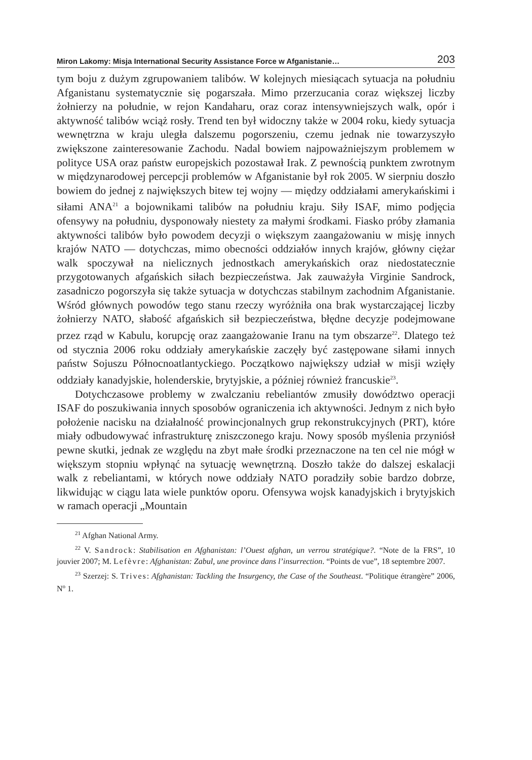Miron Lakomy: Misja International Security Assistance Force w Afganistanie… 203
tym boju z dużym zgrupowaniem talibów. W kolejnych miesiącach sytuacja na południu Afganistanu systematycznie się pogarszała. Mimo przerzucania coraz większej liczby żołnierzy na południe, w rejon Kandaharu, oraz coraz intensywniejszych walk, opór i aktywność talibów wciąż rosły. Trend ten był widoczny także w 2004 roku, kiedy sytuacja wewnętrzna w kraju uległa dalszemu pogorszeniu, czemu jednak nie towarzyszyło zwiększone zainteresowanie Zachodu. Nadal bowiem najpoważniejszym problemem w polityce USA oraz państw europejskich pozostawał Irak. Z pewnością punktem zwrotnym w międzynarodowej percepcji problemów w Afganistanie był rok 2005. W sierpniu doszło bowiem do jednej z największych bitew tej wojny — między oddziałami amerykańskimi i siłami ANA<sup>21</sup> a bojownikami talibów na południu kraju. Siły ISAF, mimo podjęcia ofensywy na południu, dysponowały niestety za małymi środkami. Fiasko próby złamania aktywności talibów było powodem decyzji o większym zaangażowaniu w misję innych krajów NATO — dotychczas, mimo obecności oddziałów innych krajów, główny ciężar walk spoczywał na nielicznych jednostkach amerykańskich oraz niedostatecznie przygotowanych afgańskich siłach bezpieczeństwa. Jak zauważyła Virginie Sandrock, zasadniczo pogorszyła się także sytuacja w dotychczas stabilnym zachodnim Afganistanie. Wśród głównych powodów tego stanu rzeczy wyróżniła ona brak wystarczającej liczby żołnierzy NATO, słabość afgańskich sił bezpieczeństwa, błędne decyzje podejmowane przez rząd w Kabulu, korupcję oraz zaangażowanie Iranu na tym obszarze<sup>22</sup>. Dlatego też od stycznia 2006 roku oddziały amerykańskie zaczęły być zastępowane siłami innych państw Sojuszu Północnoatlantyckiego. Początkowo największy udział w misji wzięły oddziały kanadyjskie, holenderskie, brytyjskie, a później również francuskie<sup>23</sup>.
Dotychczasowe problemy w zwalczaniu rebeliantów zmusiły dowództwo operacji ISAF do poszukiwania innych sposobów ograniczenia ich aktywności. Jednym z nich było położenie nacisku na działalność prowincjonalnych grup rekonstrukcyjnych (PRT), które miały odbudowywać infrastrukturę zniszczonego kraju. Nowy sposób myślenia przyniósł pewne skutki, jednak ze względu na zbyt małe środki przeznaczone na ten cel nie mógł w większym stopniu wpłynąć na sytuację wewnętrzną. Doszło także do dalszej eskalacji walk z rebeliantami, w których nowe oddziały NATO poradziły sobie bardzo dobrze, likwidując w ciągu lata wiele punktów oporu. Ofensywa wojsk kanadyjskich i brytyjskich w ramach operacji „Mountain
<sup>21</sup> Afghan National Army.
<sup>22</sup> V. Sandrock: Stabilisation en Afghanistan: l’Ouest afghan, un verrou stratégique?. “Note de la FRS”, 10 jouvier 2007; M. Lefèvre: Afghanistan: Zabul, une province dans l’insurrection. “Points de vue”, 18 septembre 2007.
<sup>23</sup> Szerzej: S. Trives: Afghanistan: Tackling the Insurgency, the Case of the Southeast. “Politique étrangère” 2006, N<sup>o</sup> 1.